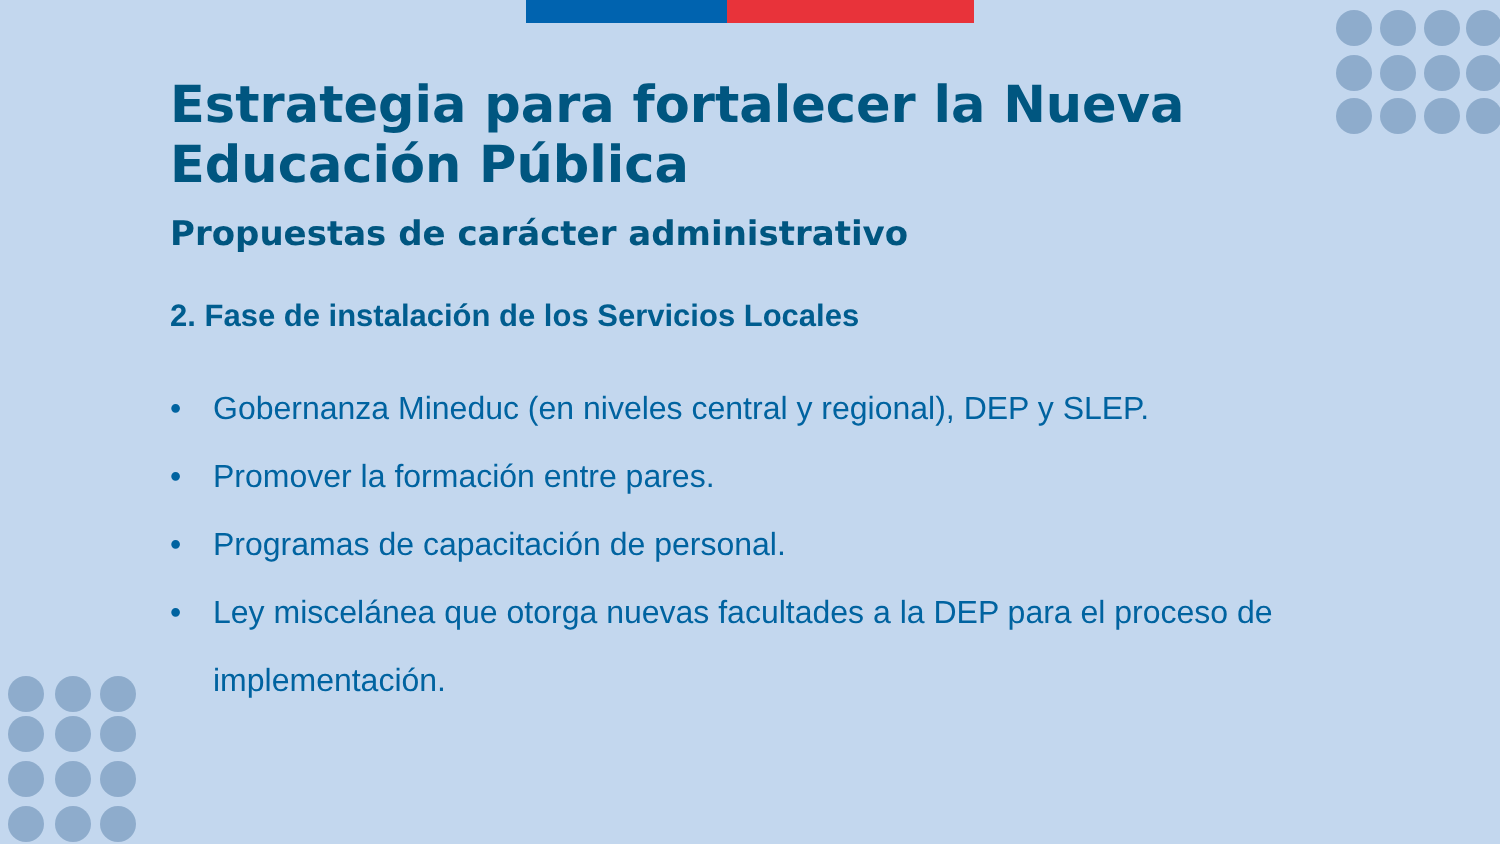Estrategia para fortalecer la Nueva Educación Pública
Propuestas de carácter administrativo
2. Fase de instalación de los Servicios Locales
• Gobernanza Mineduc (en niveles central y regional), DEP y SLEP.
• Promover la formación entre pares.
• Programas de capacitación de personal.
• Ley miscelánea que otorga nuevas facultades a la DEP para el proceso de implementación.